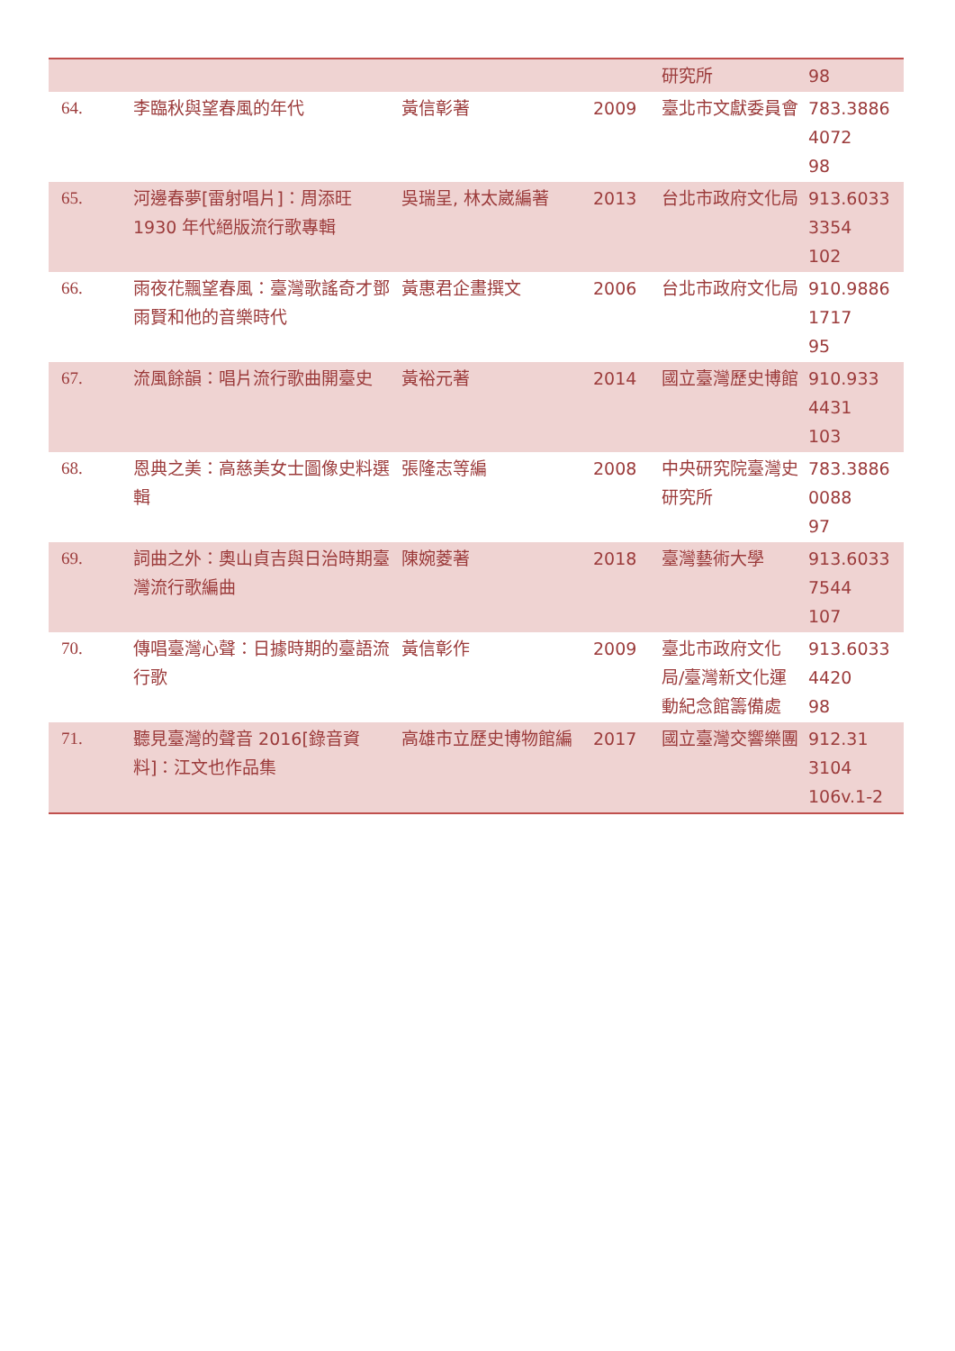| | | | | 研究所 | 98 |
| 64. | 李臨秋與望春風的年代 | 黃信彰著 | 2009 | 臺北市文獻委員會 | 783.3886 4072 98 |
| 65. | 河邊春夢[雷射唱片]：周添旺 1930 年代絕版流行歌專輯 | 吳瑞呈, 林太崴編著 | 2013 | 台北市政府文化局 | 913.6033 3354 102 |
| 66. | 雨夜花飄望春風：臺灣歌謠奇才鄧雨賢和他的音樂時代 | 黃惠君企畫撰文 | 2006 | 台北市政府文化局 | 910.9886 1717 95 |
| 67. | 流風餘韻：唱片流行歌曲開臺史 | 黃裕元著 | 2014 | 國立臺灣歷史博館 | 910.933 4431 103 |
| 68. | 恩典之美：高慈美女士圖像史料選輯 | 張隆志等編 | 2008 | 中央研究院臺灣史研究所 | 783.3886 0088 97 |
| 69. | 詞曲之外：奧山貞吉與日治時期臺灣流行歌編曲 | 陳婉菱著 | 2018 | 臺灣藝術大學 | 913.6033 7544 107 |
| 70. | 傳唱臺灣心聲：日據時期的臺語流行歌 | 黃信彰作 | 2009 | 臺北市政府文化局/臺灣新文化運動紀念館籌備處 | 913.6033 4420 98 |
| 71. | 聽見臺灣的聲音 2016[錄音資料]：江文也作品集 | 高雄市立歷史博物館編 | 2017 | 國立臺灣交響樂團 | 912.31 3104 106v.1-2 |